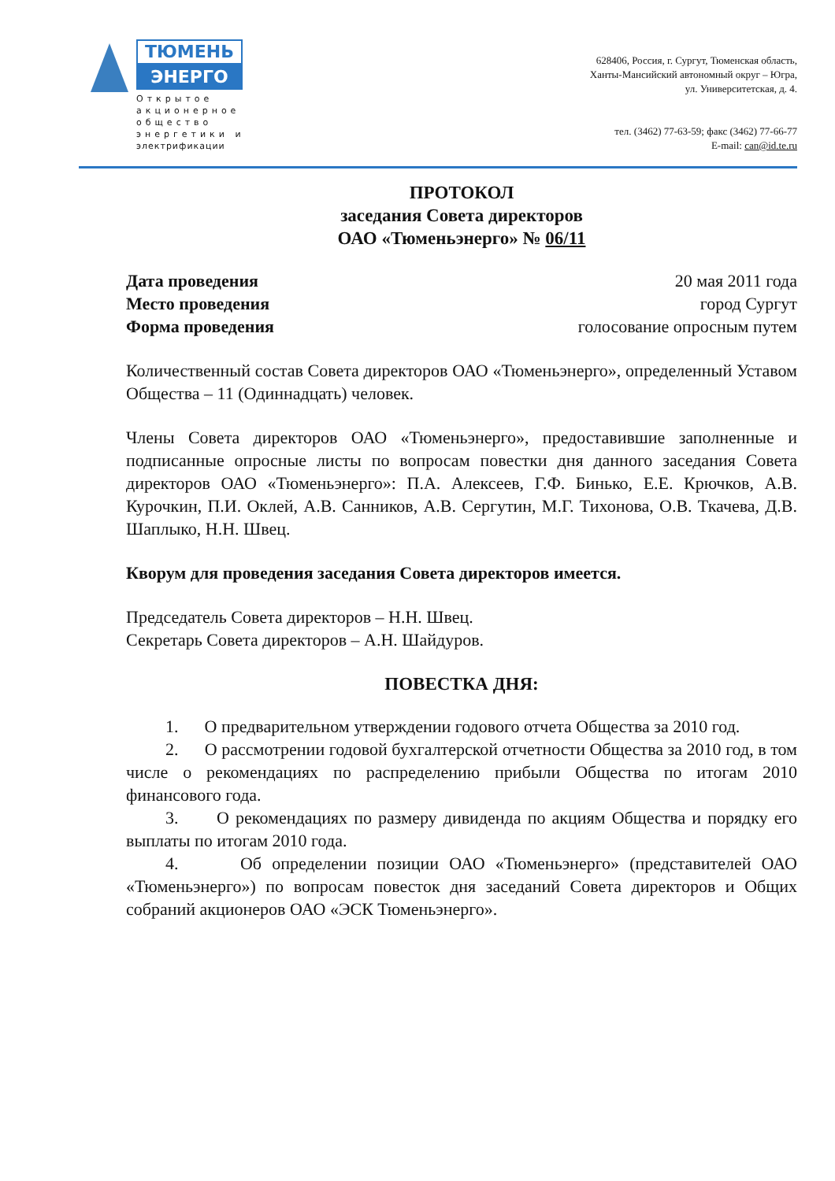ТЮМЕНЬ
ЭНЕРГО
Открытое акционерное общество энергетики и электрификации
628406, Россия, г. Сургут, Тюменская область,
Ханты-Мансийский автономный округ – Югра,
ул. Университетская, д. 4.
тел. (3462) 77-63-59; факс (3462) 77-66-77
E-mail: can@id.te.ru
ПРОТОКОЛ
заседания Совета директоров
ОАО «Тюменьэнерго» № 06/11
Дата проведения 20 мая 2011 года
Место проведения город Сургут
Форма проведения голосование опросным путем
Количественный состав Совета директоров ОАО «Тюменьэнерго», определенный Уставом Общества – 11 (Одиннадцать) человек.
Члены Совета директоров ОАО «Тюменьэнерго», предоставившие заполненные и подписанные опросные листы по вопросам повестки дня данного заседания Совета директоров ОАО «Тюменьэнерго»: П.А. Алексеев, Г.Ф. Бинько, Е.Е. Крючков, А.В. Курочкин, П.И. Оклей, А.В. Санников, А.В. Сергутин, М.Г. Тихонова, О.В. Ткачева, Д.В. Шаплыко, Н.Н. Швец.
Кворум для проведения заседания Совета директоров имеется.
Председатель Совета директоров – Н.Н. Швец.
Секретарь Совета директоров – А.Н. Шайдуров.
ПОВЕСТКА ДНЯ:
1. О предварительном утверждении годового отчета Общества за 2010 год.
2. О рассмотрении годовой бухгалтерской отчетности Общества за 2010 год, в том числе о рекомендациях по распределению прибыли Общества по итогам 2010 финансового года.
3. О рекомендациях по размеру дивиденда по акциям Общества и порядку его выплаты по итогам 2010 года.
4. Об определении позиции ОАО «Тюменьэнерго» (представителей ОАО «Тюменьэнерго») по вопросам повесток дня заседаний Совета директоров и Общих собраний акционеров ОАО «ЭСК Тюменьэнерго».